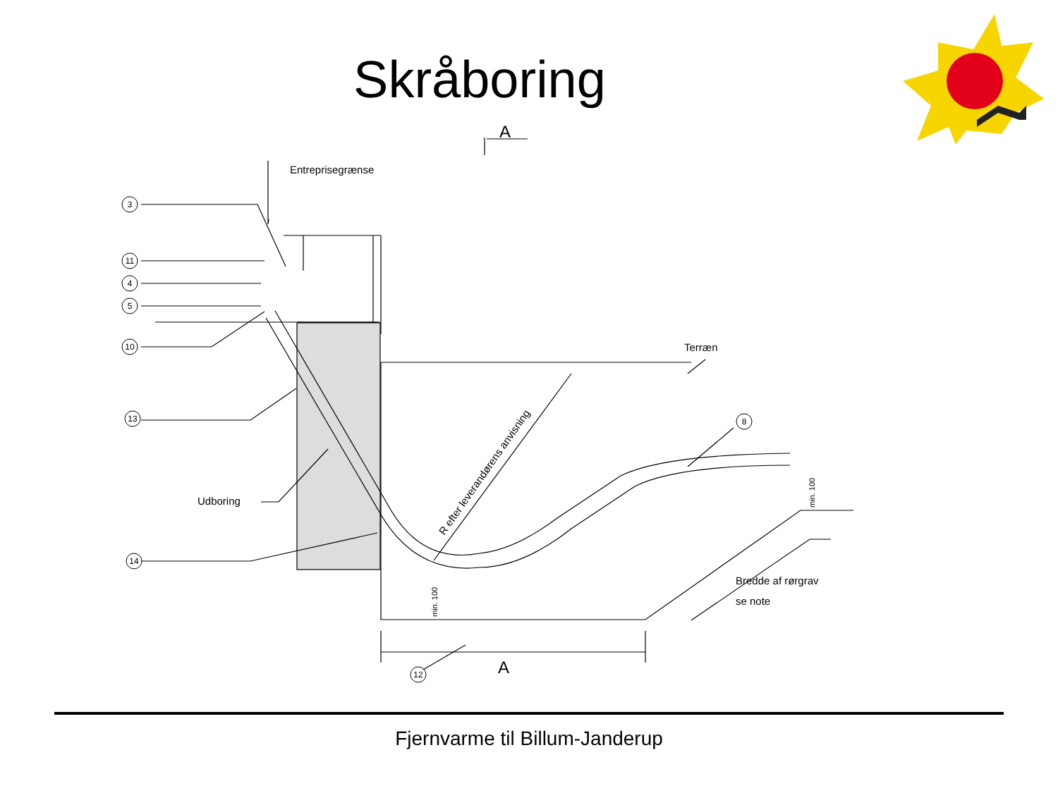Skråboring
3
11
4
5
10
13
14
8
12
A
A
Entreprisegrænse
Terræn
Udboring
Bredde af rørgrav
se note
R efter leverandørens anvisning
min. 100
min. 100
Fjernvarme til Billum-Janderup